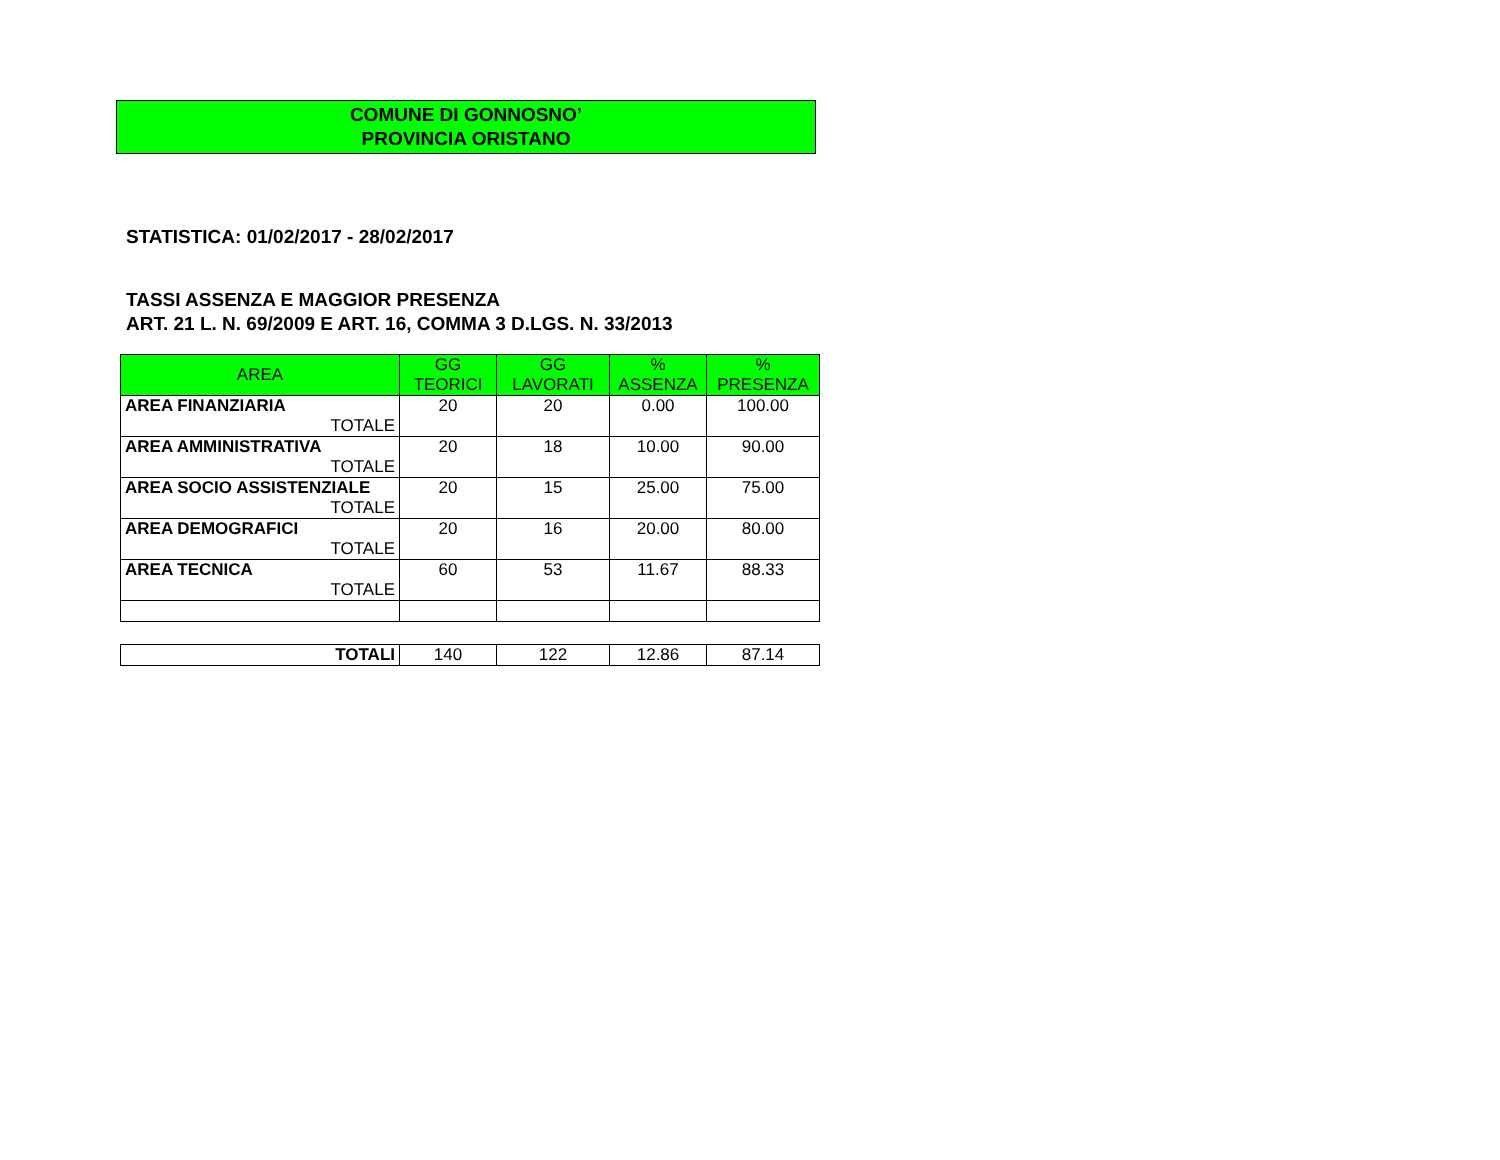COMUNE DI GONNOSNO’
PROVINCIA ORISTANO
STATISTICA: 01/02/2017 - 28/02/2017
TASSI ASSENZA E MAGGIOR PRESENZA
ART. 21 L. N. 69/2009 E ART. 16, COMMA 3 D.LGS. N. 33/2013
| AREA | GG TEORICI | GG LAVORATI | % ASSENZA | % PRESENZA |
| --- | --- | --- | --- | --- |
| AREA FINANZIARIA TOTALE | 20 | 20 | 0.00 | 100.00 |
| AREA AMMINISTRATIVA TOTALE | 20 | 18 | 10.00 | 90.00 |
| AREA SOCIO ASSISTENZIALE TOTALE | 20 | 15 | 25.00 | 75.00 |
| AREA DEMOGRAFICI TOTALE | 20 | 16 | 20.00 | 80.00 |
| AREA TECNICA TOTALE | 60 | 53 | 11.67 | 88.33 |
| TOTALI | 140 | 122 | 12.86 | 87.14 |